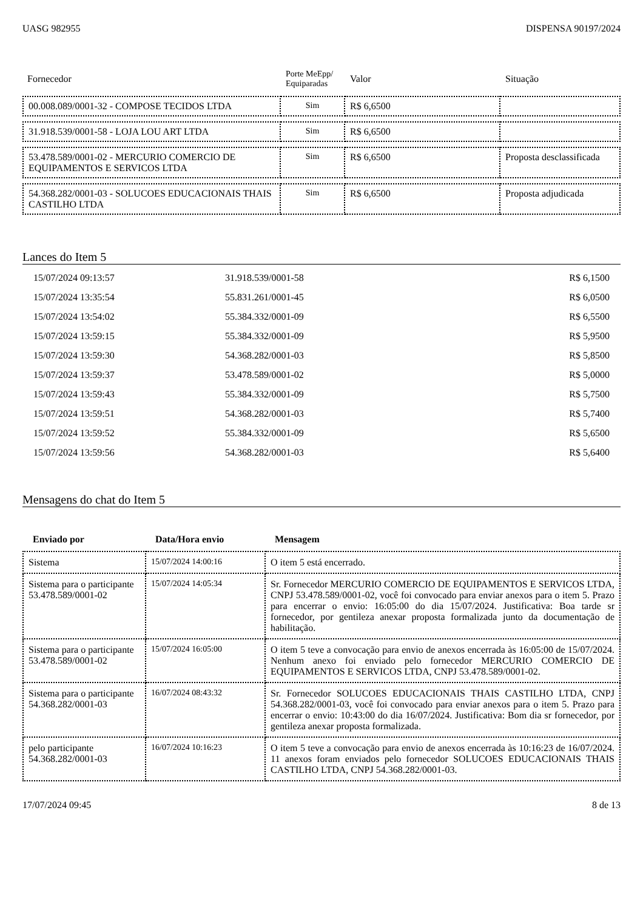UASG 982955 DISPENSA 90197/2024
| Fornecedor | Porte MeEpp/ Equiparadas | Valor | Situação |
| --- | --- | --- | --- |
| 00.008.089/0001-32 - COMPOSE TECIDOS LTDA | Sim | R$ 6,6500 | |
| 31.918.539/0001-58 - LOJA LOU ART LTDA | Sim | R$ 6,6500 | |
| 53.478.589/0001-02 - MERCURIO COMERCIO DE EQUIPAMENTOS E SERVICOS LTDA | Sim | R$ 6,6500 | Proposta desclassificada |
| 54.368.282/0001-03 - SOLUCOES EDUCACIONAIS THAIS CASTILHO LTDA | Sim | R$ 6,6500 | Proposta adjudicada |
Lances do Item 5
| 15/07/2024 09:13:57 | 31.918.539/0001-58 | R$ 6,1500 |
| 15/07/2024 13:35:54 | 55.831.261/0001-45 | R$ 6,0500 |
| 15/07/2024 13:54:02 | 55.384.332/0001-09 | R$ 6,5500 |
| 15/07/2024 13:59:15 | 55.384.332/0001-09 | R$ 5,9500 |
| 15/07/2024 13:59:30 | 54.368.282/0001-03 | R$ 5,8500 |
| 15/07/2024 13:59:37 | 53.478.589/0001-02 | R$ 5,0000 |
| 15/07/2024 13:59:43 | 55.384.332/0001-09 | R$ 5,7500 |
| 15/07/2024 13:59:51 | 54.368.282/0001-03 | R$ 5,7400 |
| 15/07/2024 13:59:52 | 55.384.332/0001-09 | R$ 5,6500 |
| 15/07/2024 13:59:56 | 54.368.282/0001-03 | R$ 5,6400 |
Mensagens do chat do Item 5
| Enviado por | Data/Hora envio | Mensagem |
| --- | --- | --- |
| Sistema | 15/07/2024 14:00:16 | O item 5 está encerrado. |
| Sistema para o participante 53.478.589/0001-02 | 15/07/2024 14:05:34 | Sr. Fornecedor MERCURIO COMERCIO DE EQUIPAMENTOS E SERVICOS LTDA, CNPJ 53.478.589/0001-02, você foi convocado para enviar anexos para o item 5. Prazo para encerrar o envio: 16:05:00 do dia 15/07/2024. Justificativa: Boa tarde sr fornecedor, por gentileza anexar proposta formalizada junto da documentação de habilitação. |
| Sistema para o participante 53.478.589/0001-02 | 15/07/2024 16:05:00 | O item 5 teve a convocação para envio de anexos encerrada às 16:05:00 de 15/07/2024. Nenhum anexo foi enviado pelo fornecedor MERCURIO COMERCIO DE EQUIPAMENTOS E SERVICOS LTDA, CNPJ 53.478.589/0001-02. |
| Sistema para o participante 54.368.282/0001-03 | 16/07/2024 08:43:32 | Sr. Fornecedor SOLUCOES EDUCACIONAIS THAIS CASTILHO LTDA, CNPJ 54.368.282/0001-03, você foi convocado para enviar anexos para o item 5. Prazo para encerrar o envio: 10:43:00 do dia 16/07/2024. Justificativa: Bom dia sr fornecedor, por gentileza anexar proposta formalizada. |
| pelo participante 54.368.282/0001-03 | 16/07/2024 10:16:23 | O item 5 teve a convocação para envio de anexos encerrada às 10:16:23 de 16/07/2024. 11 anexos foram enviados pelo fornecedor SOLUCOES EDUCACIONAIS THAIS CASTILHO LTDA, CNPJ 54.368.282/0001-03. |
17/07/2024 09:45 8 de 13